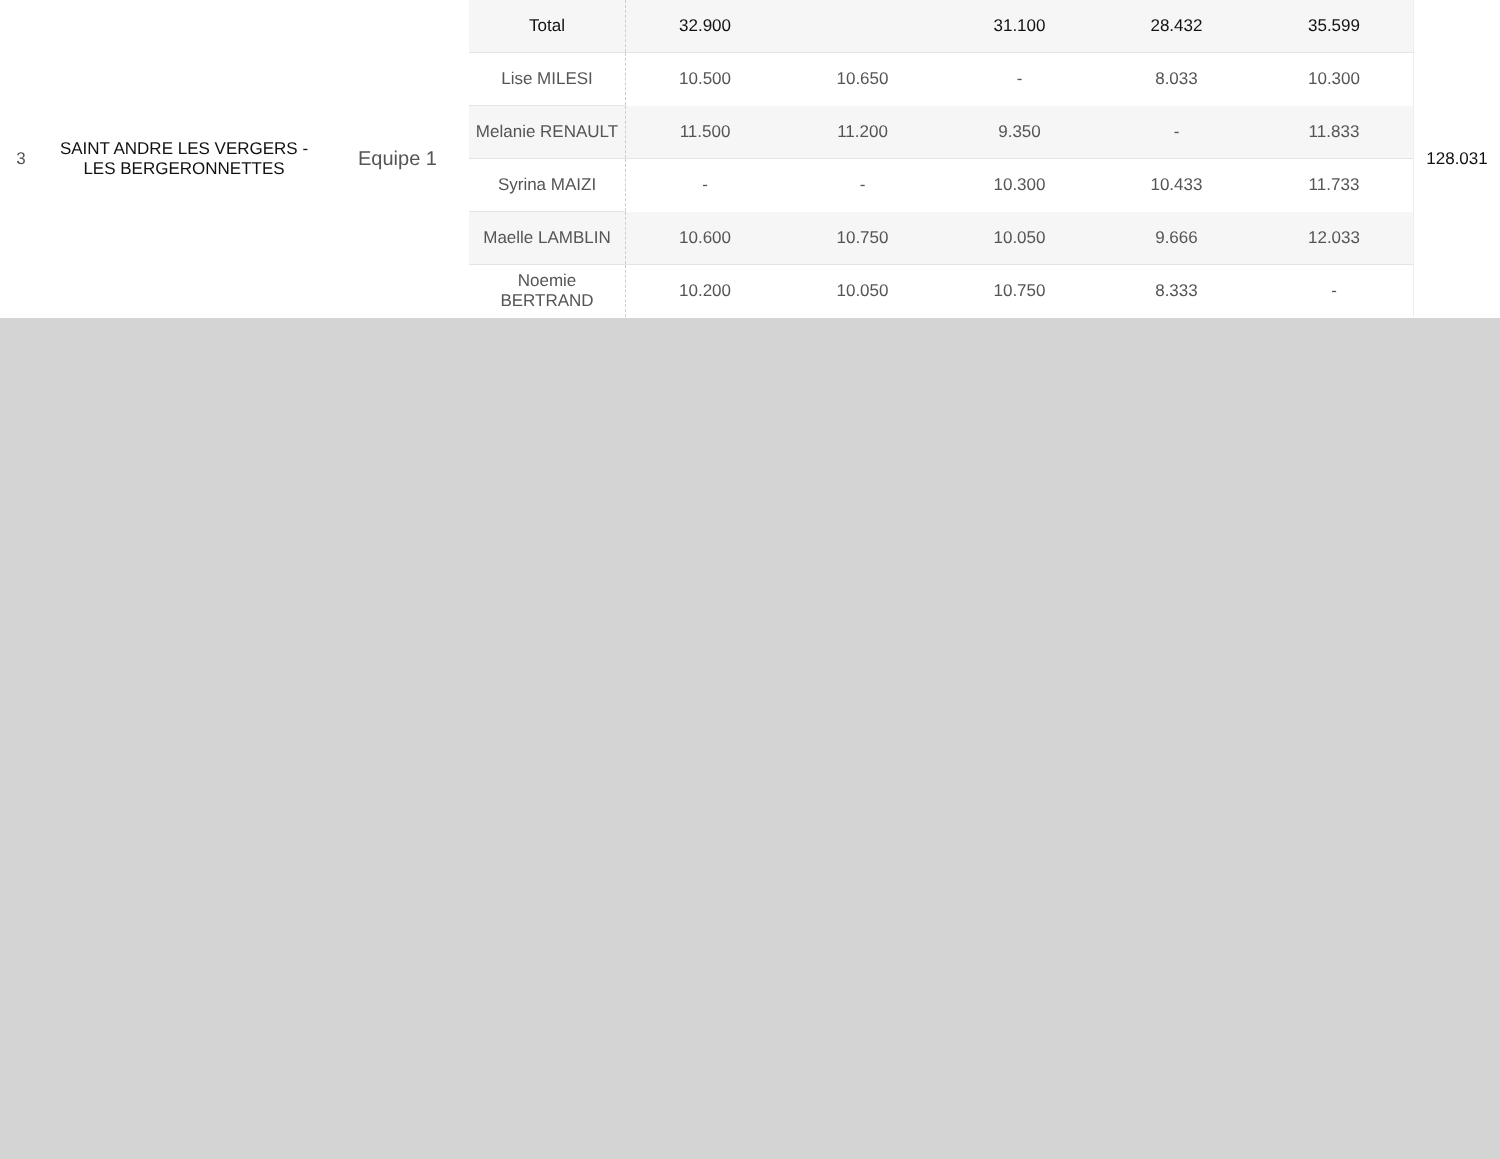| 3 | SAINT ANDRE LES VERGERS - LES BERGERONNETTES | Equipe 1 | Total | 32.900 | | 31.100 | 28.432 | 35.599 | 128.031 |
| | | | Lise MILESI | 10.500 | 10.650 | - | 8.033 | 10.300 | |
| | | | Melanie RENAULT | 11.500 | 11.200 | 9.350 | - | 11.833 | |
| | | | Syrina MAIZI | - | - | 10.300 | 10.433 | 11.733 | |
| | | | Maelle LAMBLIN | 10.600 | 10.750 | 10.050 | 9.666 | 12.033 | |
| | | | Noemie BERTRAND | 10.200 | 10.050 | 10.750 | 8.333 | - | |